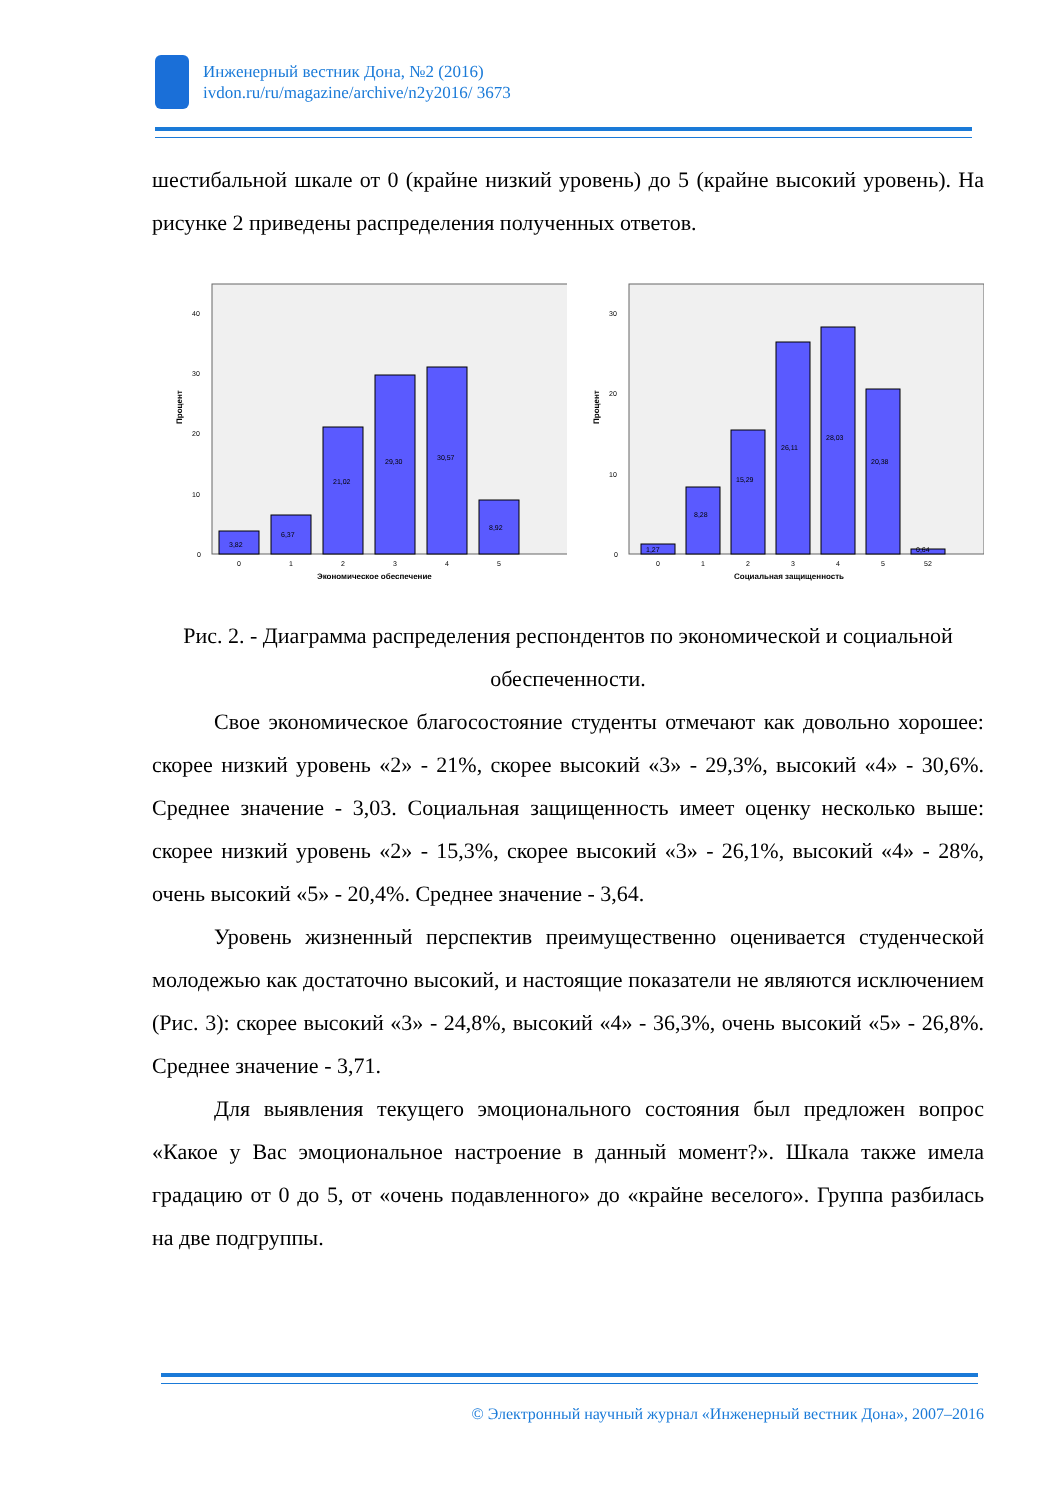Инженерный вестник Дона, №2 (2016)
ivdon.ru/ru/magazine/archive/n2y2016/ 3673
шестибальной шкале от 0 (крайне низкий уровень) до 5 (крайне высокий уровень). На рисунке 2 приведены распределения полученных ответов.
Процент
0
10
20
30
40
3,82
6,37
21,02
29,30
30,57
8,92
0
1
2
3
4
5
Экономическое обеспечение
Процент
0
10
20
30
1,27
8,28
15,29
26,11
28,03
20,38
0,64
0
1
2
3
4
5
52
Социальная защищенность
Рис. 2. - Диаграмма распределения респондентов по экономической и социальной обеспеченности.
Свое экономическое благосостояние студенты отмечают как довольно хорошее: скорее низкий уровень «2» - 21%, скорее высокий «3» - 29,3%, высокий «4» - 30,6%. Среднее значение - 3,03. Социальная защищенность имеет оценку несколько выше: скорее низкий уровень «2» - 15,3%, скорее высокий «3» - 26,1%, высокий «4» - 28%, очень высокий «5» - 20,4%. Среднее значение - 3,64.
Уровень жизненный перспектив преимущественно оценивается студенческой молодежью как достаточно высокий, и настоящие показатели не являются исключением (Рис. 3): скорее высокий «3» - 24,8%, высокий «4» - 36,3%, очень высокий «5» - 26,8%. Среднее значение - 3,71.
Для выявления текущего эмоционального состояния был предложен вопрос «Какое у Вас эмоциональное настроение в данный момент?». Шкала также имела градацию от 0 до 5, от «очень подавленного» до «крайне веселого». Группа разбилась на две подгруппы.
© Электронный научный журнал «Инженерный вестник Дона», 2007–2016